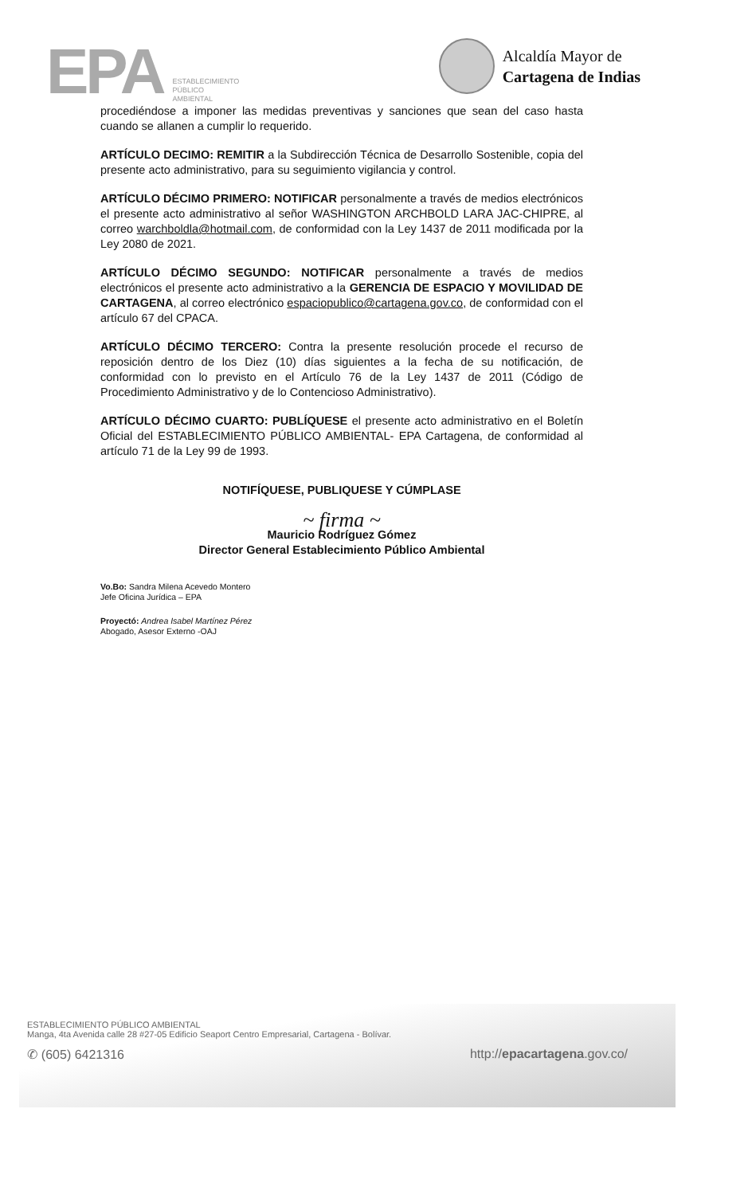EPA
ESTABLECIMIENTO
PÚBLICO
AMBIENTAL
Alcaldía Mayor de
Cartagena de Indias
procediéndose a imponer las medidas preventivas y sanciones que sean del caso hasta cuando se allanen a cumplir lo requerido.
ARTÍCULO DECIMO: REMITIR a la Subdirección Técnica de Desarrollo Sostenible, copia del presente acto administrativo, para su seguimiento vigilancia y control.
ARTÍCULO DÉCIMO PRIMERO: NOTIFICAR personalmente a través de medios electrónicos el presente acto administrativo al señor WASHINGTON ARCHBOLD LARA JAC-CHIPRE, al correo warchboldla@hotmail.com, de conformidad con la Ley 1437 de 2011 modificada por la Ley 2080 de 2021.
ARTÍCULO DÉCIMO SEGUNDO: NOTIFICAR personalmente a través de medios electrónicos el presente acto administrativo a la GERENCIA DE ESPACIO Y MOVILIDAD DE CARTAGENA, al correo electrónico espaciopublico@cartagena.gov.co, de conformidad con el artículo 67 del CPACA.
ARTÍCULO DÉCIMO TERCERO: Contra la presente resolución procede el recurso de reposición dentro de los Diez (10) días siguientes a la fecha de su notificación, de conformidad con lo previsto en el Artículo 76 de la Ley 1437 de 2011 (Código de Procedimiento Administrativo y de lo Contencioso Administrativo).
ARTÍCULO DÉCIMO CUARTO: PUBLÍQUESE el presente acto administrativo en el Boletín Oficial del ESTABLECIMIENTO PÚBLICO AMBIENTAL- EPA Cartagena, de conformidad al artículo 71 de la Ley 99 de 1993.
NOTIFÍQUESE, PUBLIQUESE Y CÚMPLASE
~ firma ~
Mauricio Rodríguez Gómez
Director General Establecimiento Público Ambiental
Vo.Bo: Sandra Milena Acevedo Montero
Jefe Oficina Jurídica – EPA
Proyectó: Andrea Isabel Martínez Pérez
Abogado, Asesor Externo -OAJ
ESTABLECIMIENTO PÚBLICO AMBIENTAL
Manga, 4ta Avenida calle 28 #27-05 Edificio Seaport Centro Empresarial, Cartagena - Bolívar.
✆ (605) 6421316 http://epacartagena.gov.co/